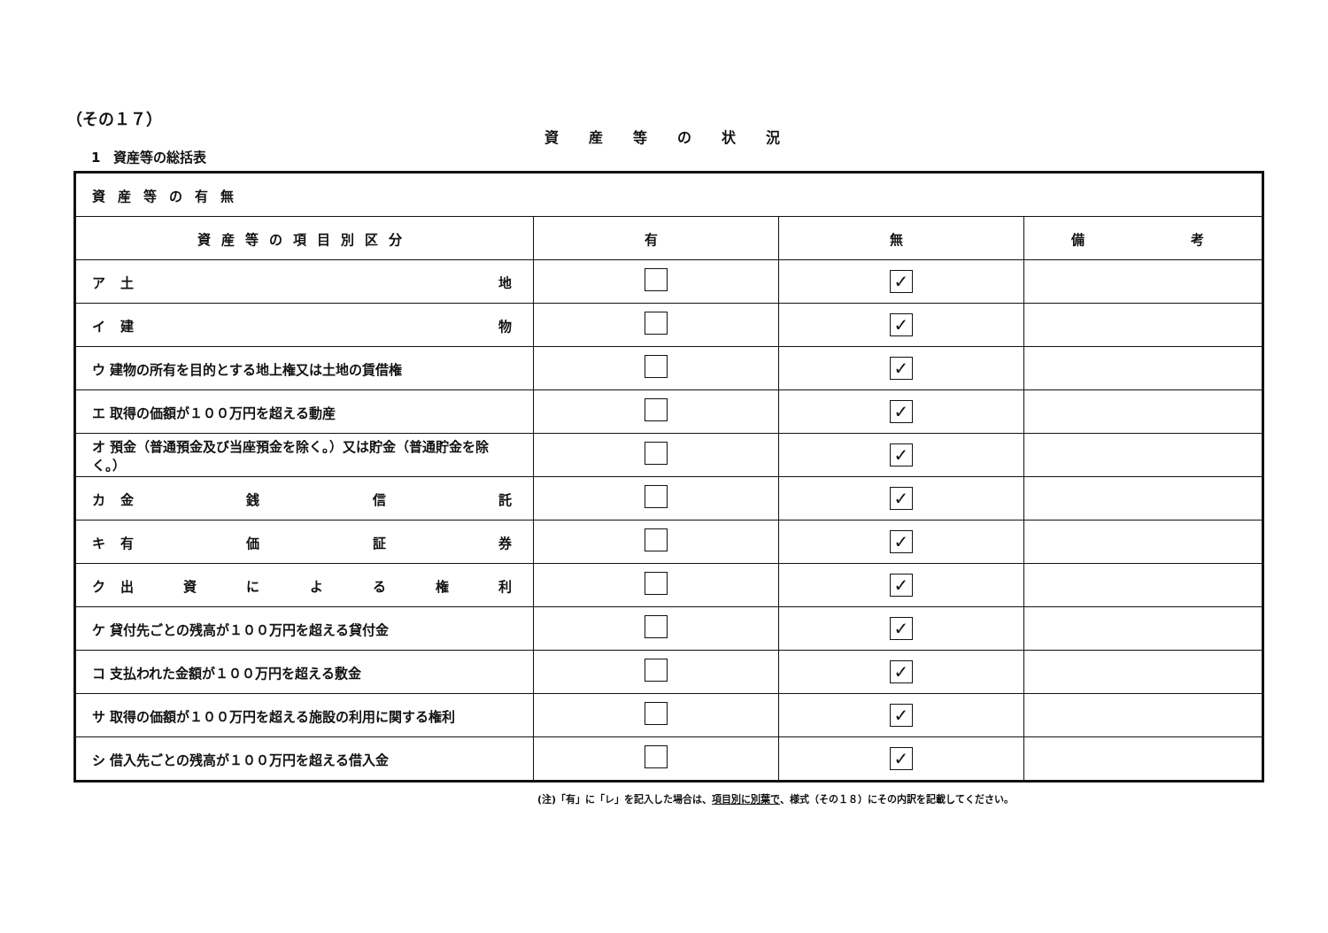（その１７）
資産等の状況
1　資産等の総括表
| 資産等の有無 | | | |
| 資産等の項目別区分 | 有 | 無 | 備 考 |
| ア 土 地 | | ✓ | |
| イ 建 物 | | ✓ | |
| ウ 建物の所有を目的とする地上権又は土地の賃借権 | | ✓ | |
| エ 取得の価額が１００万円を超える動産 | | ✓ | |
| オ 預金（普通預金及び当座預金を除く。）又は貯金（普通貯金を除く。） | | ✓ | |
| カ 金 銭 信 託 | | ✓ | |
| キ 有 価 証 券 | | ✓ | |
| ク 出 資 に よ る 権 利 | | ✓ | |
| ケ 貸付先ごとの残高が１００万円を超える貸付金 | | ✓ | |
| コ 支払われた金額が１００万円を超える敷金 | | ✓ | |
| サ 取得の価額が１００万円を超える施設の利用に関する権利 | | ✓ | |
| シ 借入先ごとの残高が１００万円を超える借入金 | | ✓ | |
(注)「有」に「レ」を記入した場合は、項目別に別葉で、様式（その１８）にその内訳を記載してください。